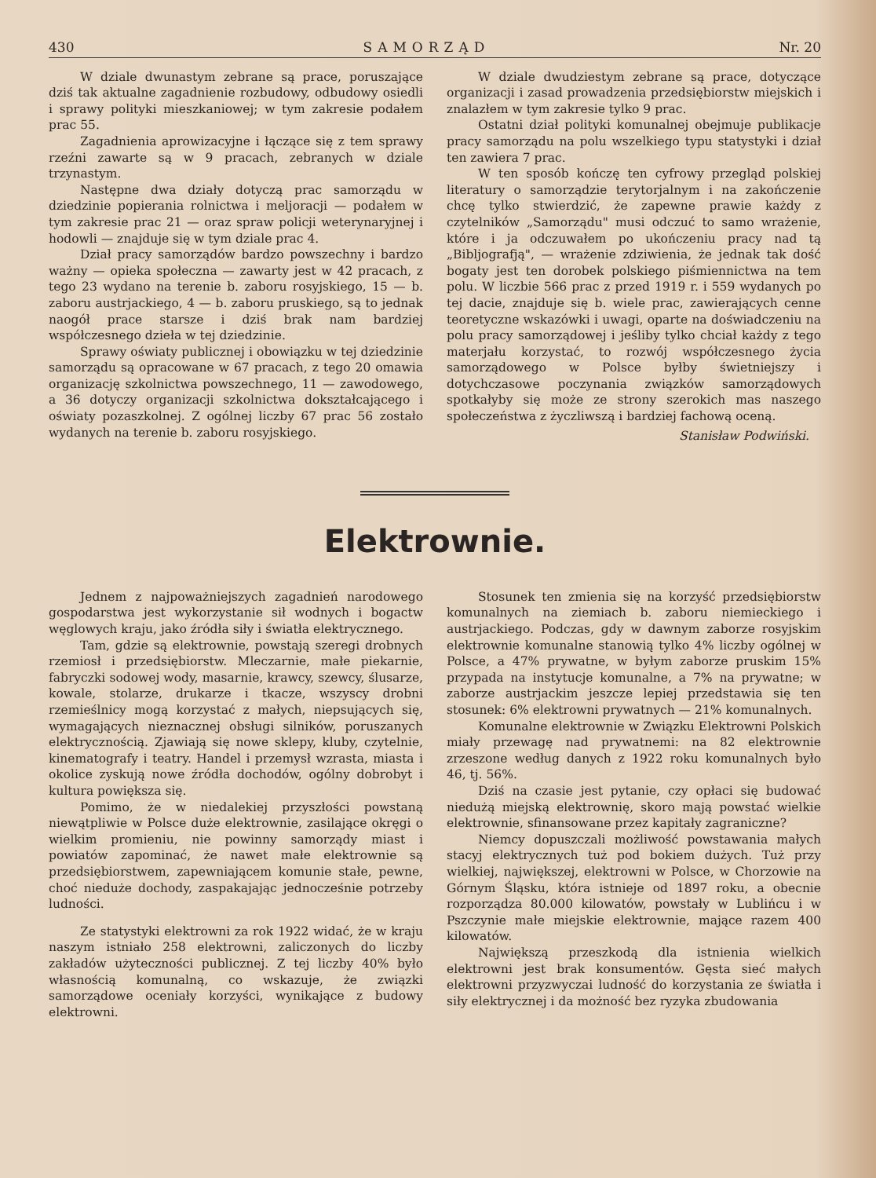430 SAMORZĄD Nr. 20
W dziale dwunastym zebrane są prace, poruszające dziś tak aktualne zagadnienie rozbudowy, odbudowy osiedli i sprawy polityki mieszkaniowej; w tym zakresie podałem prac 55.
Zagadnienia aprowizacyjne i łączące się z tem sprawy rzeźni zawarte są w 9 pracach, zebranych w dziale trzynastym.
Następne dwa działy dotyczą prac samorządu w dziedzinie popierania rolnictwa i meljoracji — podałem w tym zakresie prac 21 — oraz spraw policji weterynaryjnej i hodowli — znajduje się w tym dziale prac 4.
Dział pracy samorządów bardzo powszechny i bardzo ważny — opieka społeczna — zawarty jest w 42 pracach, z tego 23 wydano na terenie b. zaboru rosyjskiego, 15 — b. zaboru austrjackiego, 4 — b. zaboru pruskiego, są to jednak naogół prace starsze i dziś brak nam bardziej współczesnego dzieła w tej dziedzinie.
Sprawy oświaty publicznej i obowiązku w tej dziedzinie samorządu są opracowane w 67 pracach, z tego 20 omawia organizację szkolnictwa powszechnego, 11 — zawodowego, a 36 dotyczy organizacji szkolnictwa dokształcającego i oświaty pozaszkolnej. Z ogólnej liczby 67 prac 56 zostało wydanych na terenie b. zaboru rosyjskiego.
W dziale dwudziestym zebrane są prace, dotyczące organizacji i zasad prowadzenia przedsiębiorstw miejskich i znalazłem w tym zakresie tylko 9 prac.
Ostatni dział polityki komunalnej obejmuje publikacje pracy samorządu na polu wszelkiego typu statystyki i dział ten zawiera 7 prac.
W ten sposób kończę ten cyfrowy przegląd polskiej literatury o samorządzie terytorjalnym i na zakończenie chcę tylko stwierdzić, że zapewne prawie każdy z czytelników „Samorządu" musi odczuć to samo wrażenie, które i ja odczuwałem po ukończeniu pracy nad tą „Bibljografją", — wrażenie zdziwienia, że jednak tak dość bogaty jest ten dorobek polskiego piśmiennictwa na tem polu. W liczbie 566 prac z przed 1919 r. i 559 wydanych po tej dacie, znajduje się b. wiele prac, zawierających cenne teoretyczne wskazówki i uwagi, oparte na doświadczeniu na polu pracy samorządowej i jeśliby tylko chciał każdy z tego materjału korzystać, to rozwój współczesnego życia samorządowego w Polsce byłby świetniejszy i dotychczasowe poczynania związków samorządowych spotkałyby się może ze strony szerokich mas naszego społeczeństwa z życzliwszą i bardziej fachową oceną.
Stanisław Podwiński.
Elektrownie.
Jednem z najpoważniejszych zagadnień narodowego gospodarstwa jest wykorzystanie sił wodnych i bogactw węglowych kraju, jako źródła siły i światła elektrycznego.
Tam, gdzie są elektrownie, powstają szeregi drobnych rzemiosł i przedsiębiorstw. Mleczarnie, małe piekarnie, fabryczki sodowej wody, masarnie, krawcy, szewcy, ślusarze, kowale, stolarze, drukarze i tkacze, wszyscy drobni rzemieślnicy mogą korzystać z małych, niepsujących się, wymagających nieznacznej obsługi silników, poruszanych elektrycznością. Zjawiają się nowe sklepy, kluby, czytelnie, kinematografy i teatry. Handel i przemysł wzrasta, miasta i okolice zyskują nowe źródła dochodów, ogólny dobrobyt i kultura powiększa się.
Pomimo, że w niedalekiej przyszłości powstaną niewątpliwie w Polsce duże elektrownie, zasilające okręgi o wielkim promieniu, nie powinny samorządy miast i powiatów zapominać, że nawet małe elektrownie są przedsiębiorstwem, zapewniającem komunie stałe, pewne, choć nieduże dochody, zaspakajając jednocześnie potrzeby ludności.
Ze statystyki elektrowni za rok 1922 widać, że w kraju naszym istniało 258 elektrowni, zaliczonych do liczby zakładów użyteczności publicznej. Z tej liczby 40% było własnością komunalną, co wskazuje, że związki samorządowe oceniały korzyści, wynikające z budowy elektrowni.
Stosunek ten zmienia się na korzyść przedsiębiorstw komunalnych na ziemiach b. zaboru niemieckiego i austrjackiego. Podczas, gdy w dawnym zaborze rosyjskim elektrownie komunalne stanowią tylko 4% liczby ogólnej w Polsce, a 47% prywatne, w byłym zaborze pruskim 15% przypada na instytucje komunalne, a 7% na prywatne; w zaborze austrjackim jeszcze lepiej przedstawia się ten stosunek: 6% elektrowni prywatnych — 21% komunalnych.
Komunalne elektrownie w Związku Elektrowni Polskich miały przewagę nad prywatnemi: na 82 elektrownie zrzeszone według danych z 1922 roku komunalnych było 46, tj. 56%.
Dziś na czasie jest pytanie, czy opłaci się budować niedużą miejską elektrownię, skoro mają powstać wielkie elektrownie, sfinansowane przez kapitały zagraniczne?
Niemcy dopuszczali możliwość powstawania małych stacyj elektrycznych tuż pod bokiem dużych. Tuż przy wielkiej, największej, elektrowni w Polsce, w Chorzowie na Górnym Śląsku, która istnieje od 1897 roku, a obecnie rozporządza 80.000 kilowatów, powstały w Lublińcu i w Pszczynie małe miejskie elektrownie, mające razem 400 kilowatów.
Największą przeszkodą dla istnienia wielkich elektrowni jest brak konsumentów. Gęsta sieć małych elektrowni przyzwyczai ludność do korzystania ze światła i siły elektrycznej i da możność bez ryzyka zbudowania